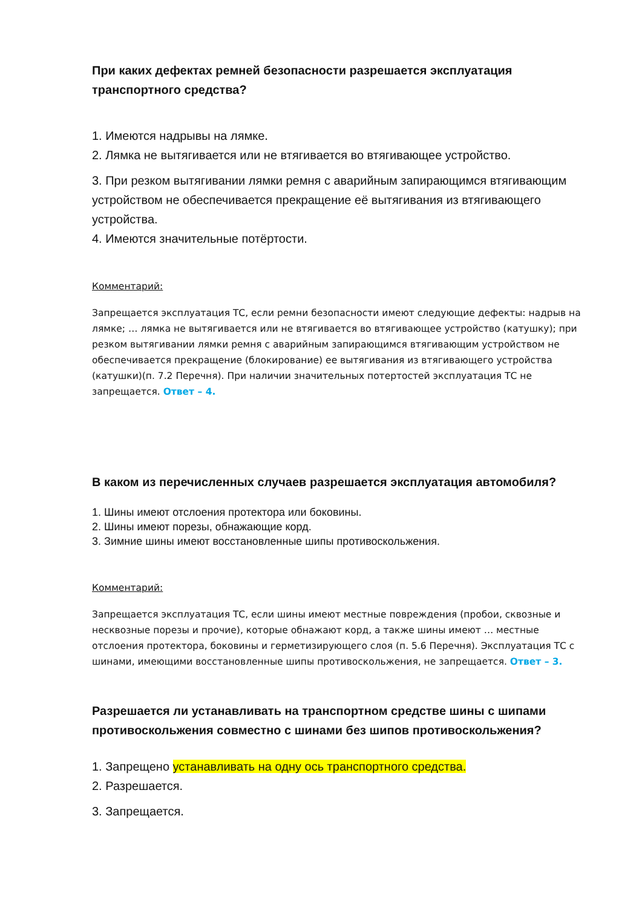При каких дефектах ремней безопасности разрешается эксплуатация транспортного средства?
1. Имеются надрывы на лямке.
2. Лямка не вытягивается или не втягивается во втягивающее устройство.
3. При резком вытягивании лямки ремня с аварийным запирающимся втягивающим устройством не обеспечивается прекращение её вытягивания из втягивающего устройства.
4. Имеются значительные потёртости.
Комментарий:
Запрещается эксплуатация ТС, если ремни безопасности имеют следующие дефекты: надрыв на лямке; … лямка не вытягивается или не втягивается во втягивающее устройство (катушку); при резком вытягивании лямки ремня с аварийным запирающимся втягивающим устройством не обеспечивается прекращение (блокирование) ее вытягивания из втягивающего устройства (катушки)(п. 7.2 Перечня). При наличии значительных потертостей эксплуатация ТС не запрещается. Ответ – 4.
В каком из перечисленных случаев разрешается эксплуатация автомобиля?
1. Шины имеют отслоения протектора или боковины.
2. Шины имеют порезы, обнажающие корд.
3. Зимние шины имеют восстановленные шипы противоскольжения.
Комментарий:
Запрещается эксплуатация ТС, если шины имеют местные повреждения (пробои, сквозные и несквозные порезы и прочие), которые обнажают корд, а также шины имеют … местные отслоения протектора, боковины и герметизирующего слоя (п. 5.6 Перечня). Эксплуатация ТС с шинами, имеющими восстановленные шипы противоскольжения, не запрещается. Ответ – 3.
Разрешается ли устанавливать на транспортном средстве шины с шипами противоскольжения совместно с шинами без шипов противоскольжения?
1. Запрещено устанавливать на одну ось транспортного средства.
2. Разрешается.
3. Запрещается.